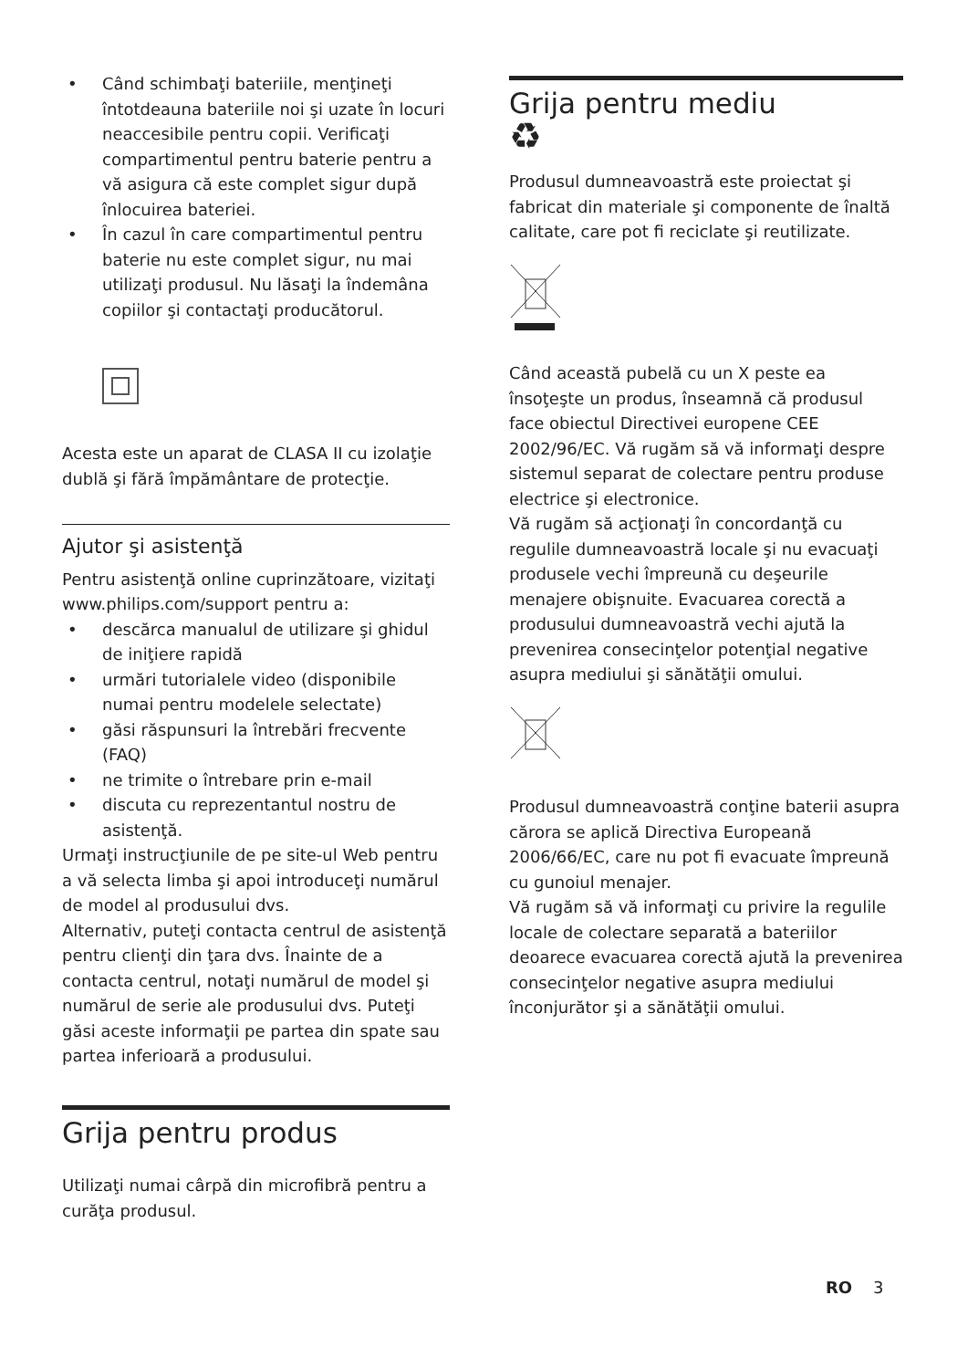• Când schimbaţi bateriile, menţineţi întotdeauna bateriile noi şi uzate în locuri neaccesibile pentru copii. Verificaţi compartimentul pentru baterie pentru a vă asigura că este complet sigur după înlocuirea bateriei.
• În cazul în care compartimentul pentru baterie nu este complet sigur, nu mai utilizaţi produsul. Nu lăsaţi la îndemâna copiilor şi contactaţi producătorul.
Acesta este un aparat de CLASA II cu izolaţie dublă şi fără împământare de protecţie.
Ajutor şi asistenţă
Pentru asistenţă online cuprinzătoare, vizitaţi www.philips.com/support pentru a:
• descărca manualul de utilizare şi ghidul de iniţiere rapidă
• urmări tutorialele video (disponibile numai pentru modelele selectate)
• găsi răspunsuri la întrebări frecvente (FAQ)
• ne trimite o întrebare prin e-mail
• discuta cu reprezentantul nostru de asistenţă.
Urmaţi instrucţiunile de pe site-ul Web pentru a vă selecta limba şi apoi introduceţi numărul de model al produsului dvs.
Alternativ, puteţi contacta centrul de asistenţă pentru clienţi din ţara dvs. Înainte de a contacta centrul, notaţi numărul de model şi numărul de serie ale produsului dvs. Puteţi găsi aceste informaţii pe partea din spate sau partea inferioară a produsului.
Grija pentru produs
Utilizaţi numai cârpă din microfibră pentru a curăţa produsul.
Grija pentru mediu
♻
Produsul dumneavoastră este proiectat şi fabricat din materiale şi componente de înaltă calitate, care pot fi reciclate şi reutilizate.
Când această pubelă cu un X peste ea însoţeşte un produs, înseamnă că produsul face obiectul Directivei europene CEE 2002/96/EC. Vă rugăm să vă informaţi despre sistemul separat de colectare pentru produse electrice şi electronice.
Vă rugăm să acţionaţi în concordanţă cu regulile dumneavoastră locale şi nu evacuaţi produsele vechi împreună cu deşeurile menajere obişnuite. Evacuarea corectă a produsului dumneavoastră vechi ajută la prevenirea consecinţelor potenţial negative asupra mediului şi sănătăţii omului.
Produsul dumneavoastră conţine baterii asupra cărora se aplică Directiva Europeană 2006/66/EC, care nu pot fi evacuate împreună cu gunoiul menajer.
Vă rugăm să vă informaţi cu privire la regulile locale de colectare separată a bateriilor deoarece evacuarea corectă ajută la prevenirea consecinţelor negative asupra mediului înconjurător şi a sănătăţii omului.
RO 3